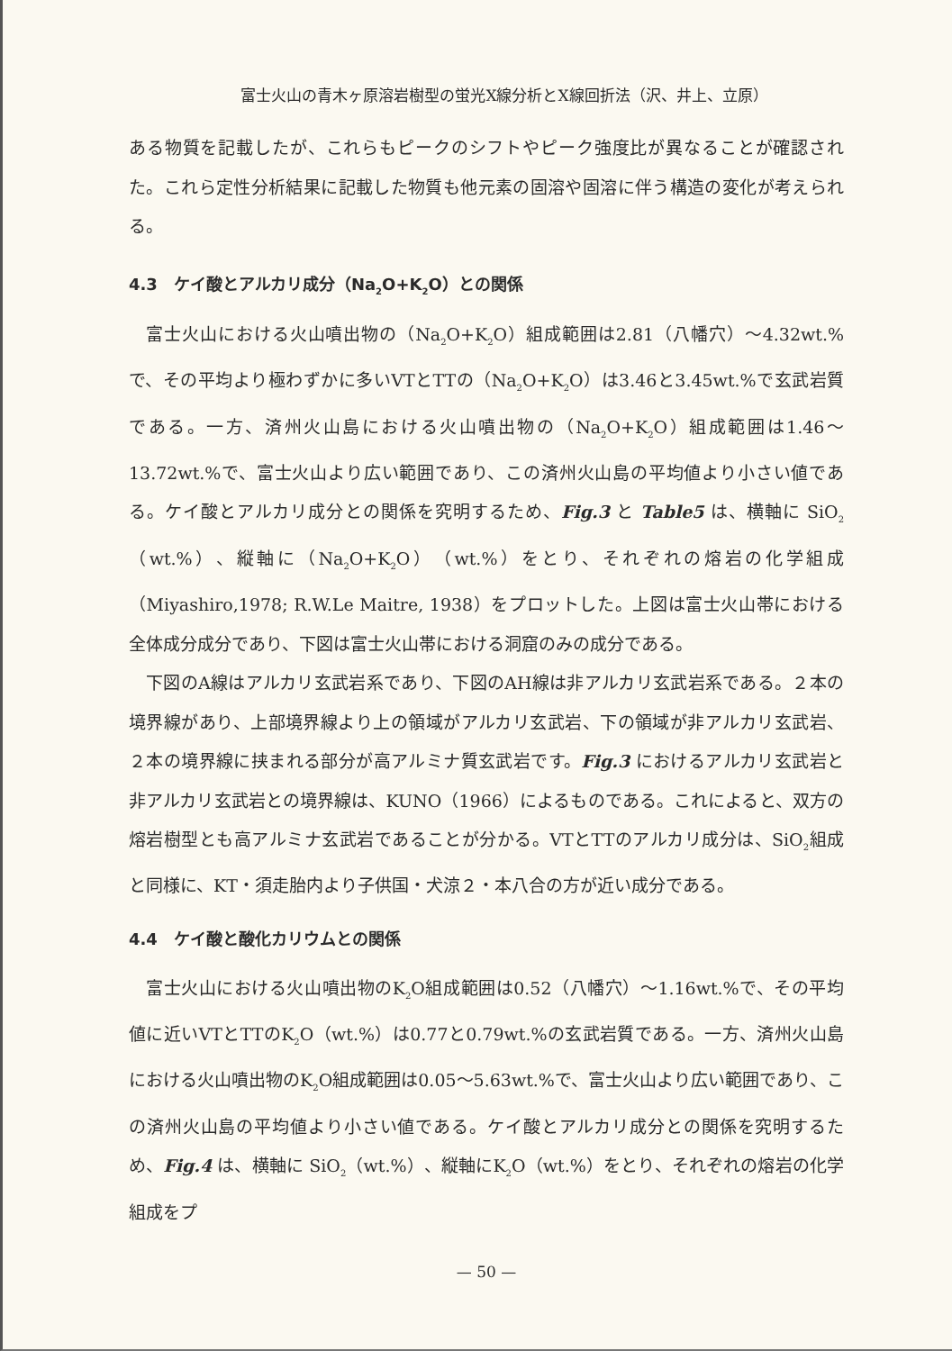富士火山の青木ヶ原溶岩樹型の蛍光X線分析とX線回折法（沢、井上、立原）
ある物質を記載したが、これらもピークのシフトやピーク強度比が異なることが確認された。これら定性分析結果に記載した物質も他元素の固溶や固溶に伴う構造の変化が考えられる。
4.3　ケイ酸とアルカリ成分（Na<sub>2</sub>O+K<sub>2</sub>O）との関係
富士火山における火山噴出物の（Na<sub>2</sub>O+K<sub>2</sub>O）組成範囲は2.81（八幡穴）～4.32wt.%で、その平均より極わずかに多いVTとTTの（Na<sub>2</sub>O+K<sub>2</sub>O）は3.46と3.45wt.%で玄武岩質である。一方、済州火山島における火山噴出物の（Na<sub>2</sub>O+K<sub>2</sub>O）組成範囲は1.46～13.72wt.%で、富士火山より広い範囲であり、この済州火山島の平均値より小さい値である。ケイ酸とアルカリ成分との関係を究明するため、Fig.3 と Table5 は、横軸に SiO<sub>2</sub>（wt.%）、縦軸に（Na<sub>2</sub>O+K<sub>2</sub>O）（wt.%）をとり、それぞれの熔岩の化学組成（Miyashiro,1978; R.W.Le Maitre, 1938）をプロットした。上図は富士火山帯における全体成分成分であり、下図は富士火山帯における洞窟のみの成分である。
下図のA線はアルカリ玄武岩系であり、下図のAH線は非アルカリ玄武岩系である。２本の境界線があり、上部境界線より上の領域がアルカリ玄武岩、下の領域が非アルカリ玄武岩、２本の境界線に挟まれる部分が高アルミナ質玄武岩です。Fig.3 におけるアルカリ玄武岩と非アルカリ玄武岩との境界線は、KUNO（1966）によるものである。これによると、双方の熔岩樹型とも高アルミナ玄武岩であることが分かる。VTとTTのアルカリ成分は、SiO<sub>2</sub>組成と同様に、KT・須走胎内より子供国・犬涼２・本八合の方が近い成分である。
4.4　ケイ酸と酸化カリウムとの関係
富士火山における火山噴出物のK<sub>2</sub>O組成範囲は0.52（八幡穴）～1.16wt.%で、その平均値に近いVTとTTのK<sub>2</sub>O（wt.%）は0.77と0.79wt.%の玄武岩質である。一方、済州火山島における火山噴出物のK<sub>2</sub>O組成範囲は0.05～5.63wt.%で、富士火山より広い範囲であり、この済州火山島の平均値より小さい値である。ケイ酸とアルカリ成分との関係を究明するため、Fig.4 は、横軸に SiO<sub>2</sub>（wt.%）、縦軸にK<sub>2</sub>O（wt.%）をとり、それぞれの熔岩の化学組成をプ
— 50 —